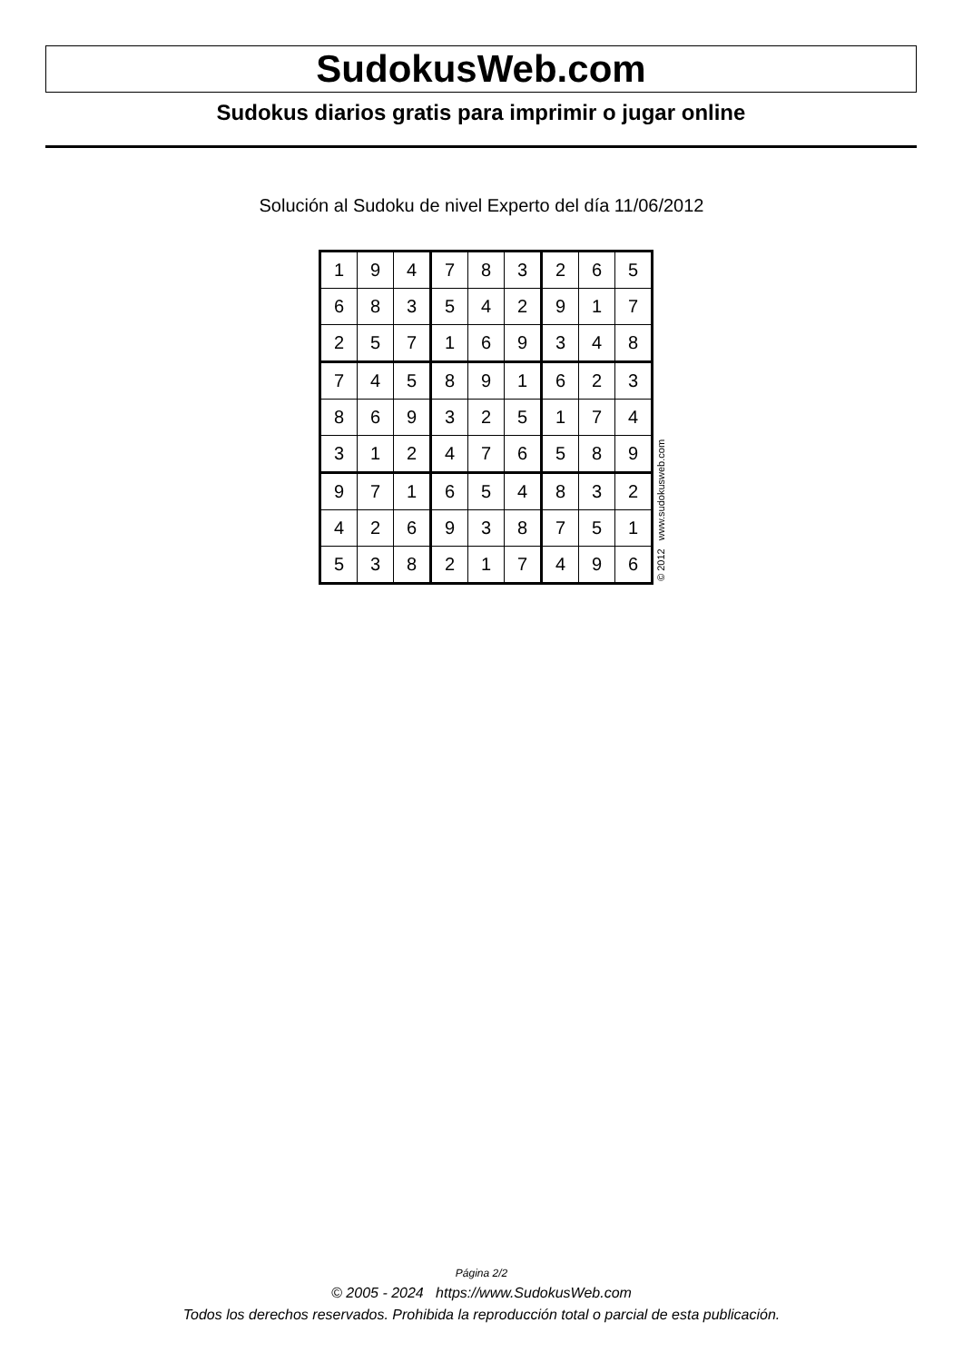SudokusWeb.com
Sudokus diarios gratis para imprimir o jugar online
Solución al Sudoku de nivel Experto del día 11/06/2012
| 1 | 9 | 4 | 7 | 8 | 3 | 2 | 6 | 5 |
| 6 | 8 | 3 | 5 | 4 | 2 | 9 | 1 | 7 |
| 2 | 5 | 7 | 1 | 6 | 9 | 3 | 4 | 8 |
| 7 | 4 | 5 | 8 | 9 | 1 | 6 | 2 | 3 |
| 8 | 6 | 9 | 3 | 2 | 5 | 1 | 7 | 4 |
| 3 | 1 | 2 | 4 | 7 | 6 | 5 | 8 | 9 |
| 9 | 7 | 1 | 6 | 5 | 4 | 8 | 3 | 2 |
| 4 | 2 | 6 | 9 | 3 | 8 | 7 | 5 | 1 |
| 5 | 3 | 8 | 2 | 1 | 7 | 4 | 9 | 6 |
© 2012 www.sudokusweb.com
Página 2/2
© 2005 - 2024 https://www.SudokusWeb.com
Todos los derechos reservados. Prohibida la reproducción total o parcial de esta publicación.